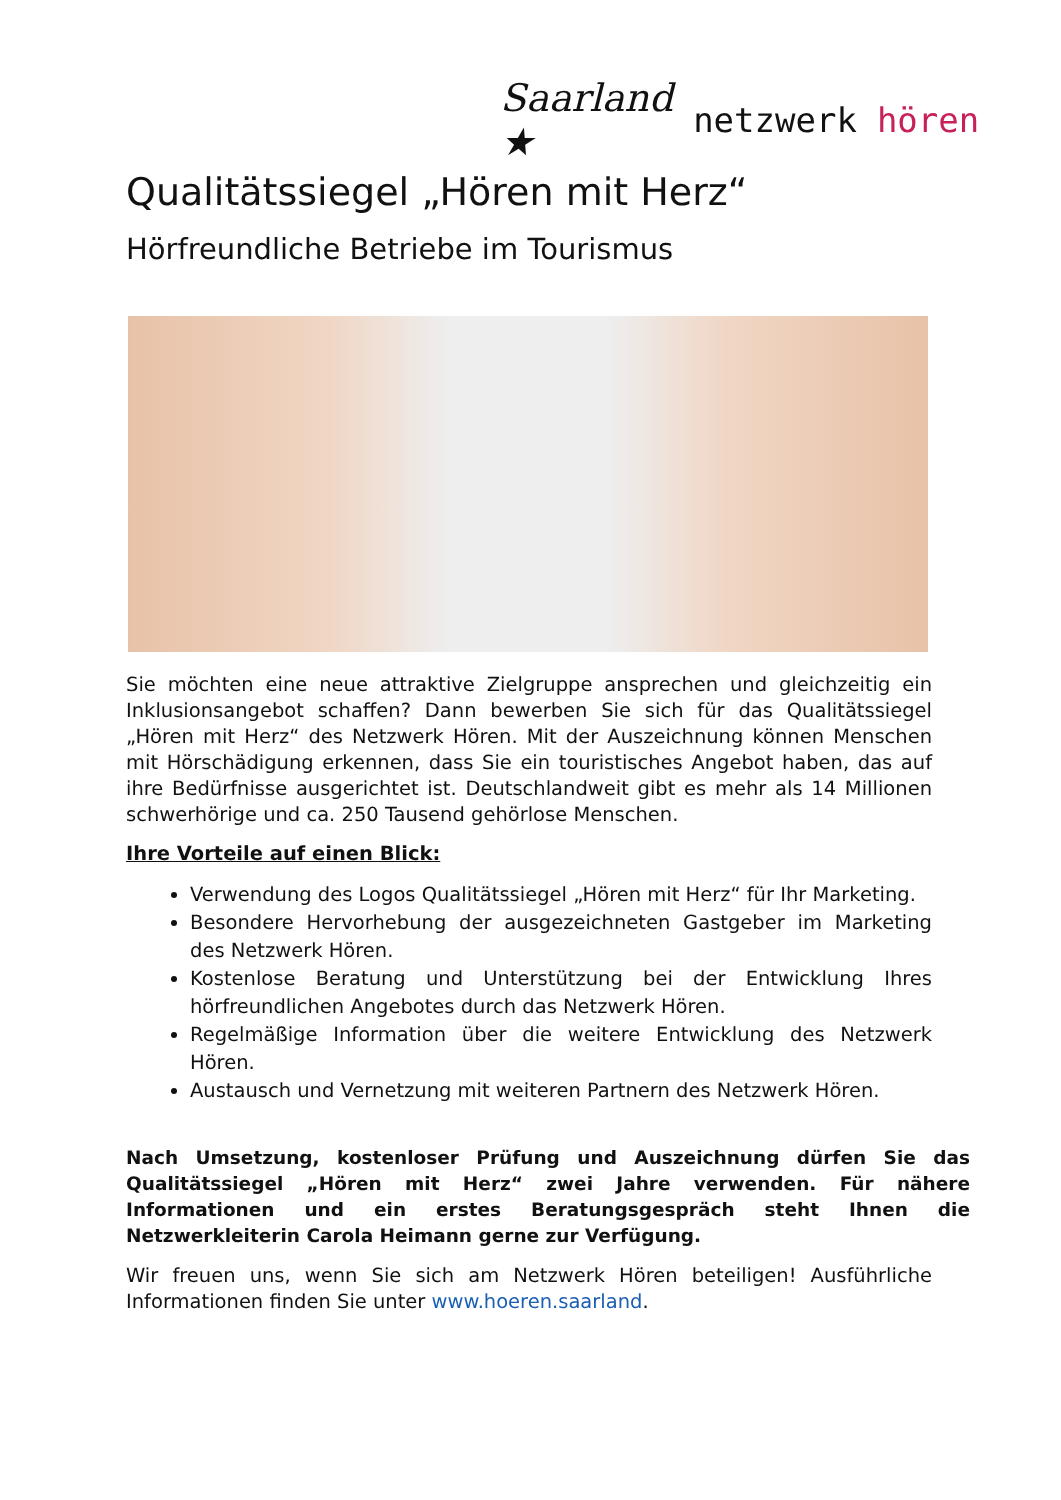Saarland ★ netzwerk hören
Qualitätssiegel „Hören mit Herz“
Hörfreundliche Betriebe im Tourismus
Sie möchten eine neue attraktive Zielgruppe ansprechen und gleichzeitig ein Inklusionsangebot schaffen? Dann bewerben Sie sich für das Qualitätssiegel „Hören mit Herz“ des Netzwerk Hören. Mit der Auszeichnung können Menschen mit Hörschädigung erkennen, dass Sie ein touristisches Angebot haben, das auf ihre Bedürfnisse ausgerichtet ist. Deutschlandweit gibt es mehr als 14 Millionen schwerhörige und ca. 250 Tausend gehörlose Menschen.
Ihre Vorteile auf einen Blick:
Verwendung des Logos Qualitätssiegel „Hören mit Herz“ für Ihr Marketing.
Besondere Hervorhebung der ausgezeichneten Gastgeber im Marketing des Netzwerk Hören.
Kostenlose Beratung und Unterstützung bei der Entwicklung Ihres hörfreundlichen Angebotes durch das Netzwerk Hören.
Regelmäßige Information über die weitere Entwicklung des Netzwerk Hören.
Austausch und Vernetzung mit weiteren Partnern des Netzwerk Hören.
Nach Umsetzung, kostenloser Prüfung und Auszeichnung dürfen Sie das Qualitätssiegel „Hören mit Herz“ zwei Jahre verwenden. Für nähere Informationen und ein erstes Beratungsgespräch steht Ihnen die Netzwerkleiterin Carola Heimann gerne zur Verfügung.
Wir freuen uns, wenn Sie sich am Netzwerk Hören beteiligen! Ausführliche Informationen finden Sie unter www.hoeren.saarland.